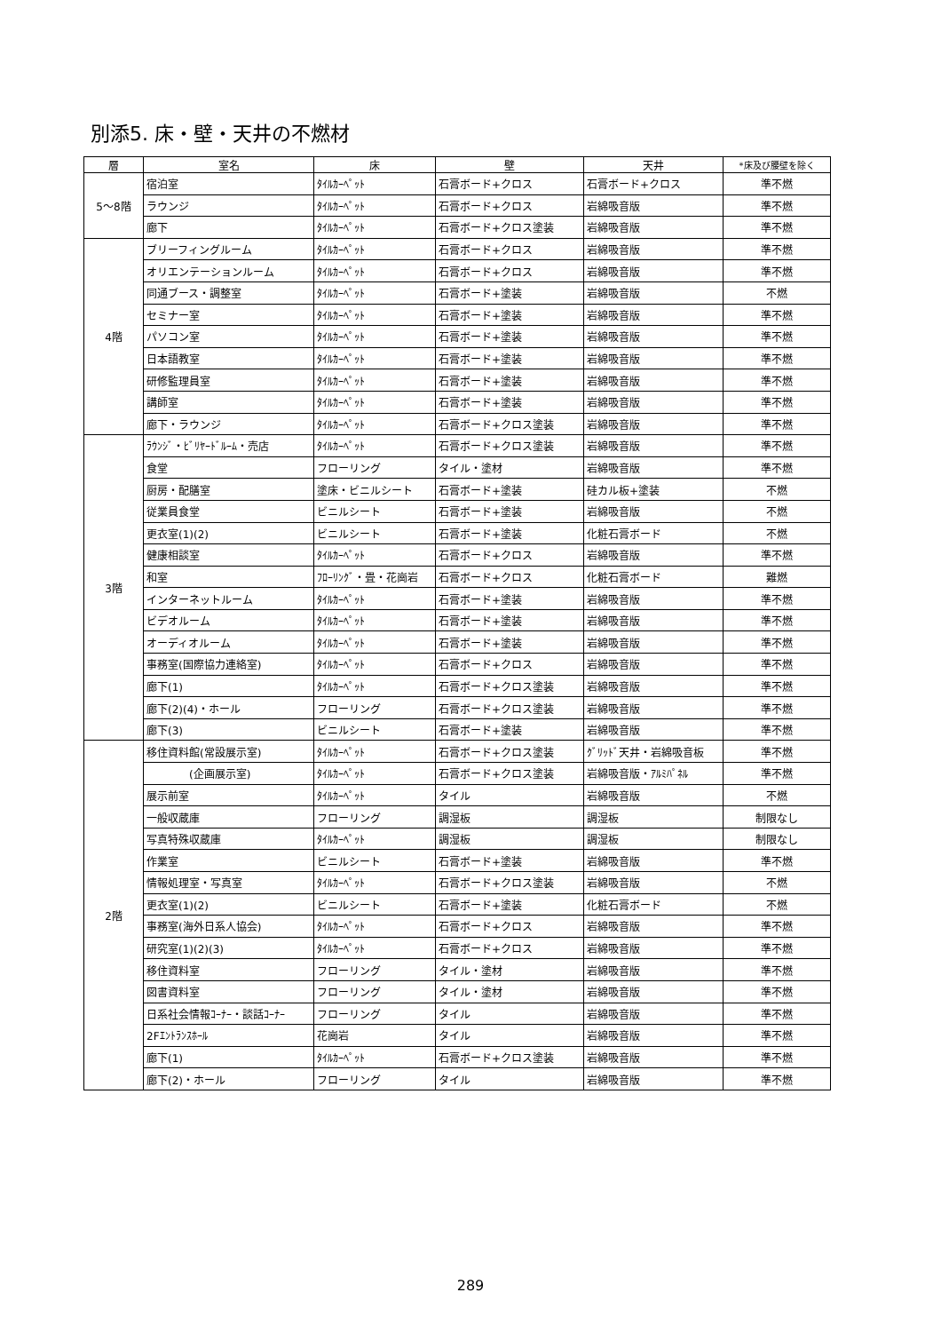別添5. 床・壁・天井の不燃材
| 層 | 室名 | 床 | 壁 | 天井 | *床及び腰壁を除く |
| --- | --- | --- | --- | --- | --- |
| 5〜8階 | 宿泊室 | ﾀｲﾙｶｰﾍﾟｯﾄ | 石膏ボード+クロス | 石膏ボード+クロス | 準不燃 |
| | ラウンジ | ﾀｲﾙｶｰﾍﾟｯﾄ | 石膏ボード+クロス | 岩綿吸音版 | 準不燃 |
| | 廊下 | ﾀｲﾙｶｰﾍﾟｯﾄ | 石膏ボード+クロス塗装 | 岩綿吸音版 | 準不燃 |
| 4階 | ブリーフィングルーム | ﾀｲﾙｶｰﾍﾟｯﾄ | 石膏ボード+クロス | 岩綿吸音版 | 準不燃 |
| | オリエンテーションルーム | ﾀｲﾙｶｰﾍﾟｯﾄ | 石膏ボード+クロス | 岩綿吸音版 | 準不燃 |
| | 同通ブース・調整室 | ﾀｲﾙｶｰﾍﾟｯﾄ | 石膏ボード+塗装 | 岩綿吸音版 | 不燃 |
| | セミナー室 | ﾀｲﾙｶｰﾍﾟｯﾄ | 石膏ボード+塗装 | 岩綿吸音版 | 準不燃 |
| | パソコン室 | ﾀｲﾙｶｰﾍﾟｯﾄ | 石膏ボード+塗装 | 岩綿吸音版 | 準不燃 |
| | 日本語教室 | ﾀｲﾙｶｰﾍﾟｯﾄ | 石膏ボード+塗装 | 岩綿吸音版 | 準不燃 |
| | 研修監理員室 | ﾀｲﾙｶｰﾍﾟｯﾄ | 石膏ボード+塗装 | 岩綿吸音版 | 準不燃 |
| | 講師室 | ﾀｲﾙｶｰﾍﾟｯﾄ | 石膏ボード+塗装 | 岩綿吸音版 | 準不燃 |
| | 廊下・ラウンジ | ﾀｲﾙｶｰﾍﾟｯﾄ | 石膏ボード+クロス塗装 | 岩綿吸音版 | 準不燃 |
| 3階 | ﾗｳﾝｼﾞ・ﾋﾞﾘﾔｰﾄﾞﾙｰﾑ・売店 | ﾀｲﾙｶｰﾍﾟｯﾄ | 石膏ボード+クロス塗装 | 岩綿吸音版 | 準不燃 |
| | 食堂 | フローリング | タイル・塗材 | 岩綿吸音版 | 準不燃 |
| | 厨房・配膳室 | 塗床・ビニルシート | 石膏ボード+塗装 | 硅カル板+塗装 | 不燃 |
| | 従業員食堂 | ビニルシート | 石膏ボード+塗装 | 岩綿吸音版 | 不燃 |
| | 更衣室(1)(2) | ビニルシート | 石膏ボード+塗装 | 化粧石膏ボード | 不燃 |
| | 健康相談室 | ﾀｲﾙｶｰﾍﾟｯﾄ | 石膏ボード+クロス | 岩綿吸音版 | 準不燃 |
| | 和室 | ﾌﾛｰﾘﾝｸﾞ・畳・花崗岩 | 石膏ボード+クロス | 化粧石膏ボード | 難燃 |
| | インターネットルーム | ﾀｲﾙｶｰﾍﾟｯﾄ | 石膏ボード+塗装 | 岩綿吸音版 | 準不燃 |
| | ビデオルーム | ﾀｲﾙｶｰﾍﾟｯﾄ | 石膏ボード+塗装 | 岩綿吸音版 | 準不燃 |
| | オーディオルーム | ﾀｲﾙｶｰﾍﾟｯﾄ | 石膏ボード+塗装 | 岩綿吸音版 | 準不燃 |
| | 事務室(国際協力連絡室) | ﾀｲﾙｶｰﾍﾟｯﾄ | 石膏ボード+クロス | 岩綿吸音版 | 準不燃 |
| | 廊下(1) | ﾀｲﾙｶｰﾍﾟｯﾄ | 石膏ボード+クロス塗装 | 岩綿吸音版 | 準不燃 |
| | 廊下(2)(4)・ホール | フローリング | 石膏ボード+クロス塗装 | 岩綿吸音版 | 準不燃 |
| | 廊下(3) | ビニルシート | 石膏ボード+塗装 | 岩綿吸音版 | 準不燃 |
| 2階 | 移住資料館(常設展示室) | ﾀｲﾙｶｰﾍﾟｯﾄ | 石膏ボード+クロス塗装 | ｸﾞﾘｯﾄﾞ天井・岩綿吸音板 | 準不燃 |
| | (企画展示室) | ﾀｲﾙｶｰﾍﾟｯﾄ | 石膏ボード+クロス塗装 | 岩綿吸音版・ｱﾙﾐﾊﾟﾈﾙ | 準不燃 |
| | 展示前室 | ﾀｲﾙｶｰﾍﾟｯﾄ | タイル | 岩綿吸音版 | 不燃 |
| | 一般収蔵庫 | フローリング | 調湿板 | 調湿板 | 制限なし |
| | 写真特殊収蔵庫 | ﾀｲﾙｶｰﾍﾟｯﾄ | 調湿板 | 調湿板 | 制限なし |
| | 作業室 | ビニルシート | 石膏ボード+塗装 | 岩綿吸音版 | 準不燃 |
| | 情報処理室・写真室 | ﾀｲﾙｶｰﾍﾟｯﾄ | 石膏ボード+クロス塗装 | 岩綿吸音版 | 不燃 |
| | 更衣室(1)(2) | ビニルシート | 石膏ボード+塗装 | 化粧石膏ボード | 不燃 |
| | 事務室(海外日系人協会) | ﾀｲﾙｶｰﾍﾟｯﾄ | 石膏ボード+クロス | 岩綿吸音版 | 準不燃 |
| | 研究室(1)(2)(3) | ﾀｲﾙｶｰﾍﾟｯﾄ | 石膏ボード+クロス | 岩綿吸音版 | 準不燃 |
| | 移住資料室 | フローリング | タイル・塗材 | 岩綿吸音版 | 準不燃 |
| | 図書資料室 | フローリング | タイル・塗材 | 岩綿吸音版 | 準不燃 |
| | 日系社会情報ｺｰﾅｰ・談話ｺｰﾅｰ | フローリング | タイル | 岩綿吸音版 | 準不燃 |
| | 2Fｴﾝﾄﾗﾝｽﾎｰﾙ | 花崗岩 | タイル | 岩綿吸音版 | 準不燃 |
| | 廊下(1) | ﾀｲﾙｶｰﾍﾟｯﾄ | 石膏ボード+クロス塗装 | 岩綿吸音版 | 準不燃 |
| | 廊下(2)・ホール | フローリング | タイル | 岩綿吸音版 | 準不燃 |
289